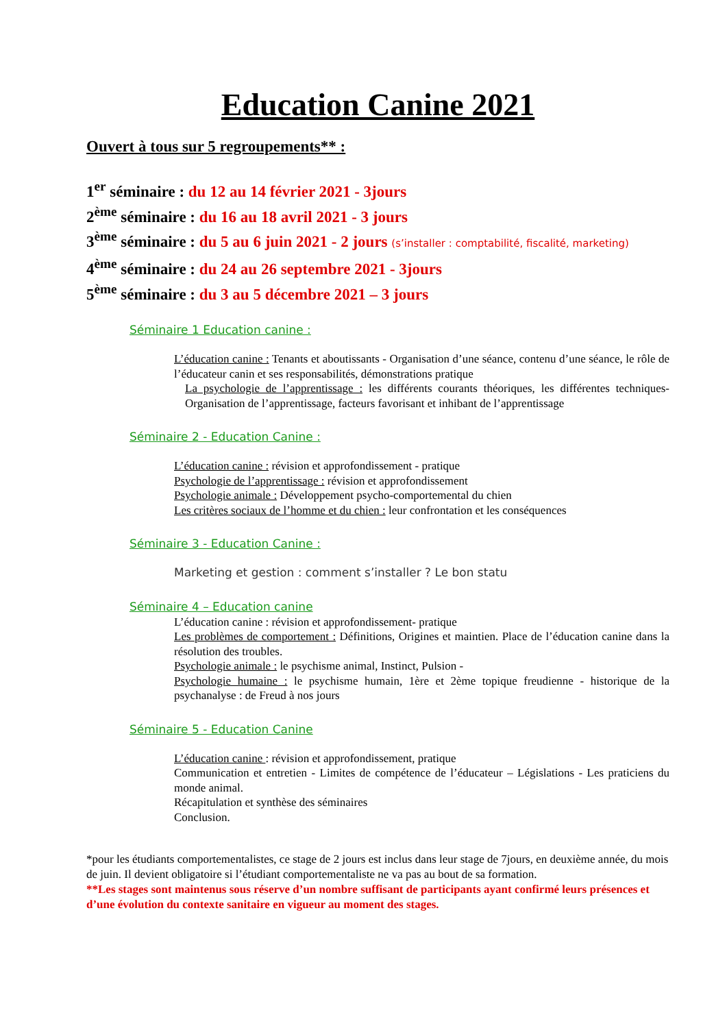Education Canine 2021
Ouvert à tous sur 5 regroupements** :
1<sup>er</sup> séminaire : du 12 au 14 février 2021 - 3jours
2<sup>ème</sup> séminaire : du 16 au 18 avril 2021 - 3 jours
3<sup>ème</sup> séminaire : du 5 au 6 juin 2021 - 2 jours (s’installer : comptabilité, fiscalité, marketing)
4<sup>ème</sup> séminaire : du 24 au 26 septembre 2021 - 3jours
5<sup>ème</sup> séminaire : du 3 au 5 décembre 2021 – 3 jours
Séminaire 1 Education canine :
L’éducation canine : Tenants et aboutissants - Organisation d’une séance, contenu d’une séance, le rôle de l’éducateur canin et ses responsabilités, démonstrations pratique
La psychologie de l’apprentissage : les différents courants théoriques, les différentes techniques- Organisation de l’apprentissage, facteurs favorisant et inhibant de l’apprentissage
Séminaire 2 - Education Canine :
L’éducation canine : révision et approfondissement - pratique
Psychologie de l’apprentissage : révision et approfondissement
Psychologie animale : Développement psycho-comportemental du chien
Les critères sociaux de l’homme et du chien : leur confrontation et les conséquences
Séminaire 3 - Education Canine :
Marketing et gestion : comment s’installer ? Le bon statu
Séminaire 4 – Education canine
L’éducation canine : révision et approfondissement- pratique
Les problèmes de comportement : Définitions, Origines et maintien. Place de l’éducation canine dans la résolution des troubles.
Psychologie animale : le psychisme animal, Instinct, Pulsion -
Psychologie humaine : le psychisme humain, 1ère et 2ème topique freudienne - historique de la psychanalyse : de Freud à nos jours
Séminaire 5 - Education Canine
L’éducation canine : révision et approfondissement, pratique
Communication et entretien - Limites de compétence de l’éducateur – Législations - Les praticiens du monde animal.
Récapitulation et synthèse des séminaires
Conclusion.
*pour les étudiants comportementalistes, ce stage de 2 jours est inclus dans leur stage de 7jours, en deuxième année, du mois de juin. Il devient obligatoire si l’étudiant comportementaliste ne va pas au bout de sa formation.
**Les stages sont maintenus sous réserve d’un nombre suffisant de participants ayant confirmé leurs présences et d’une évolution du contexte sanitaire en vigueur au moment des stages.